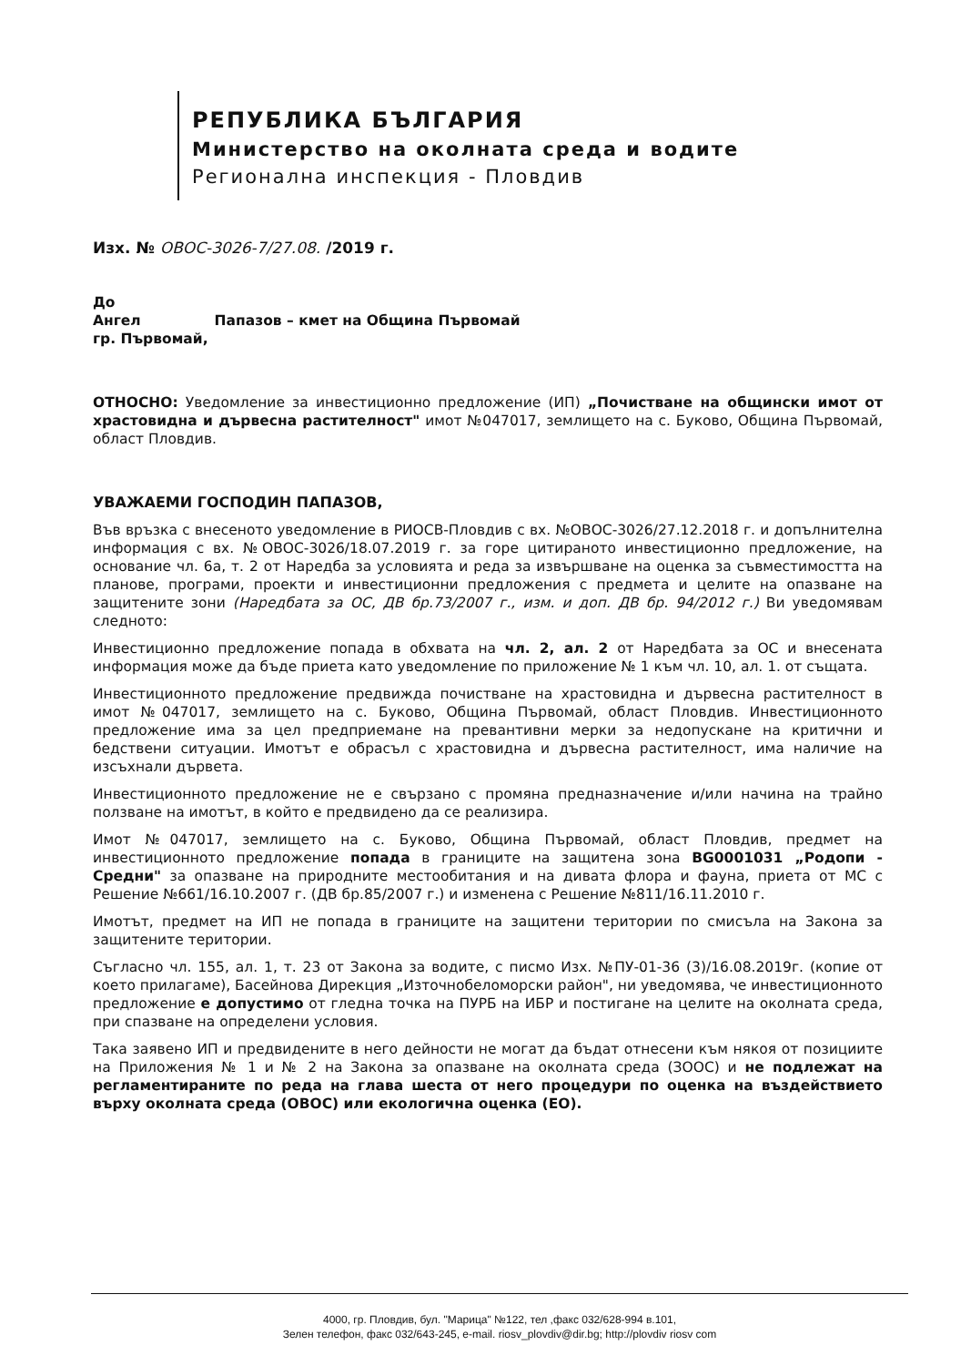РЕПУБЛИКА БЪЛГАРИЯ
Министерство на околната среда и водите
Регионална инспекция - Пловдив
Изх. № ОВОС-3026-7/27.08. /2019 г.
До
Ангел Папазов – кмет на Община Първомай
гр. Първомай,
ОТНОСНО: Уведомление за инвестиционно предложение (ИП) „Почистване на общински имот от храстовидна и дървесна растителност" имот №047017, землището на с. Буково, Община Първомай, област Пловдив.
УВАЖАЕМИ ГОСПОДИН ПАПАЗОВ,
Във връзка с внесеното уведомление в РИОСВ-Пловдив с вх. №ОВОС-3026/27.12.2018 г. и допълнителна информация с вх. №ОВОС-3026/18.07.2019 г. за горе цитираното инвестиционно предложение, на основание чл. 6а, т. 2 от Наредба за условията и реда за извършване на оценка за съвместимостта на планове, програми, проекти и инвестиционни предложения с предмета и целите на опазване на защитените зони (Наредбата за ОС, ДВ бр.73/2007 г., изм. и доп. ДВ бр. 94/2012 г.) Ви уведомявам следното:
Инвестиционно предложение попада в обхвата на чл. 2, ал. 2 от Наредбата за ОС и внесената информация може да бъде приета като уведомление по приложение № 1 към чл. 10, ал. 1. от същата.
Инвестиционното предложение предвижда почистване на храстовидна и дървесна растителност в имот №047017, землището на с. Буково, Община Първомай, област Пловдив. Инвестиционното предложение има за цел предприемане на превантивни мерки за недопускане на критични и бедствени ситуации. Имотът е обрасъл с храстовидна и дървесна растителност, има наличие на изсъхнали дървета.
Инвестиционното предложение не е свързано с промяна предназначение и/или начина на трайно ползване на имотът, в който е предвидено да се реализира.
Имот №047017, землището на с. Буково, Община Първомай, област Пловдив, предмет на инвестиционното предложение попада в границите на защитена зона BG0001031 „Родопи - Средни" за опазване на природните местообитания и на дивата флора и фауна, приета от МС с Решение №661/16.10.2007 г. (ДВ бр.85/2007 г.) и изменена с Решение №811/16.11.2010 г.
Имотът, предмет на ИП не попада в границите на защитени територии по смисъла на Закона за защитените територии.
Съгласно чл. 155, ал. 1, т. 23 от Закона за водите, с писмо Изх. №ПУ-01-36 (3)/16.08.2019г. (копие от което прилагаме), Басейнова Дирекция „Източнобеломорски район", ни уведомява, че инвестиционното предложение е допустимо от гледна точка на ПУРБ на ИБР и постигане на целите на околната среда, при спазване на определени условия.
Така заявено ИП и предвидените в него дейности не могат да бъдат отнесени към някоя от позициите на Приложения № 1 и № 2 на Закона за опазване на околната среда (ЗООС) и не подлежат на регламентираните по реда на глава шеста от него процедури по оценка на въздействието върху околната среда (ОВОС) или екологична оценка (ЕО).
4000, гр. Пловдив, бул. "Марица" №122, тел ,факс 032/628-994 в.101,
Зелен телефон, факс 032/643-245, e-mail. riosv_plovdiv@dir.bg; http://plovdiv riosv com